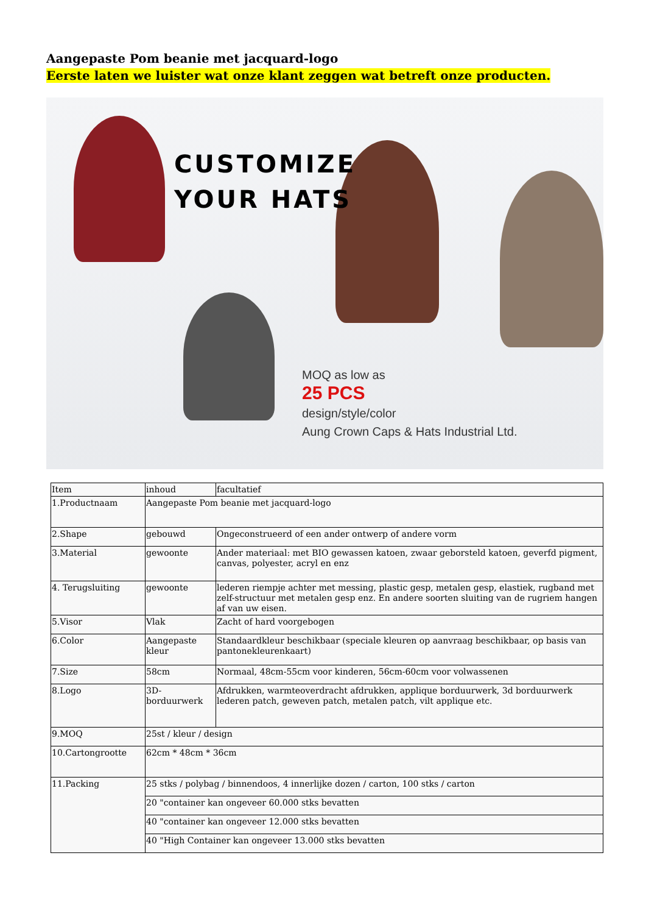Aangepaste Pom beanie met jacquard-logo
Eerste laten we luister wat onze klant zeggen wat betreft onze producten.
CUSTOMIZE
YOUR HATS
MOQ as low as
25 PCS
design/style/color
Aung Crown Caps & Hats Industrial Ltd.
| Item | inhoud | facultatief |
| 1.Productnaam | Aangepaste Pom beanie met jacquard-logo | |
| 2.Shape | gebouwd | Ongeconstrueerd of een ander ontwerp of andere vorm |
| 3.Material | gewoonte | Ander materiaal: met BIO gewassen katoen, zwaar geborsteld katoen, geverfd pigment, canvas, polyester, acryl en enz |
| 4. Terugsluiting | gewoonte | lederen riempje achter met messing, plastic gesp, metalen gesp, elastiek, rugband met zelf-structuur met metalen gesp enz. En andere soorten sluiting van de rugriem hangen af van uw eisen. |
| 5.Visor | Vlak | Zacht of hard voorgebogen |
| 6.Color | Aangepaste kleur | Standaardkleur beschikbaar (speciale kleuren op aanvraag beschikbaar, op basis van pantonekleurenkaart) |
| 7.Size | 58cm | Normaal, 48cm-55cm voor kinderen, 56cm-60cm voor volwassenen |
| 8.Logo | 3D-borduurwerk | Afdrukken, warmteoverdracht afdrukken, applique borduurwerk, 3d borduurwerk lederen patch, geweven patch, metalen patch, vilt applique etc. |
| 9.MOQ | 25st / kleur / design | |
| 10.Cartongrootte | 62cm * 48cm * 36cm | |
| 11.Packing | 25 stks / polybag / binnendoos, 4 innerlijke dozen / carton, 100 stks / carton | |
| | 20 "container kan ongeveer 60.000 stks bevatten | |
| | 40 "container kan ongeveer 12.000 stks bevatten | |
| | 40 "High Container kan ongeveer 13.000 stks bevatten | |